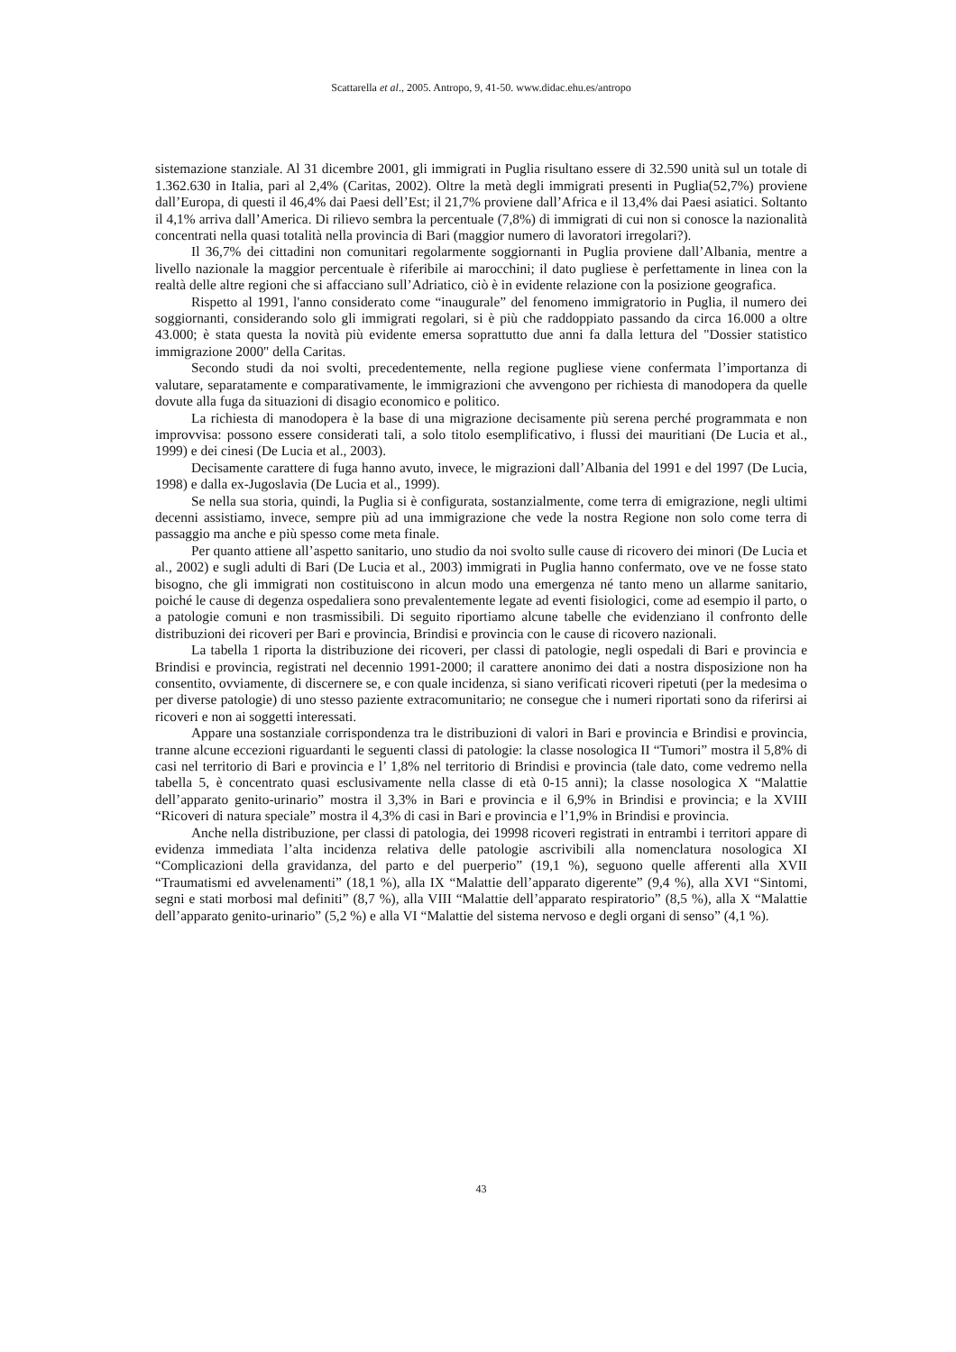Scattarella et al., 2005. Antropo, 9, 41-50. www.didac.ehu.es/antropo
sistemazione stanziale. Al 31 dicembre 2001, gli immigrati in Puglia risultano essere di 32.590 unità sul un totale di 1.362.630 in Italia, pari al 2,4% (Caritas, 2002). Oltre la metà degli immigrati presenti in Puglia(52,7%) proviene dall’Europa, di questi il 46,4% dai Paesi dell’Est; il 21,7% proviene dall’Africa e il 13,4% dai Paesi asiatici. Soltanto il 4,1% arriva dall’America. Di rilievo sembra la percentuale (7,8%) di immigrati di cui non si conosce la nazionalità concentrati nella quasi totalità nella provincia di Bari (maggior numero di lavoratori irregolari?).
Il 36,7% dei cittadini non comunitari regolarmente soggiornanti in Puglia proviene dall’Albania, mentre a livello nazionale la maggior percentuale è riferibile ai marocchini; il dato pugliese è perfettamente in linea con la realtà delle altre regioni che si affacciano sull’Adriatico, ciò è in evidente relazione con la posizione geografica.
Rispetto al 1991, l'anno considerato come “inaugurale” del fenomeno immigratorio in Puglia, il numero dei soggiornanti, considerando solo gli immigrati regolari, si è più che raddoppiato passando da circa 16.000 a oltre 43.000; è stata questa la novità più evidente emersa soprattutto due anni fa dalla lettura del "Dossier statistico immigrazione 2000" della Caritas.
Secondo studi da noi svolti, precedentemente, nella regione pugliese viene confermata l’importanza di valutare, separatamente e comparativamente, le immigrazioni che avvengono per richiesta di manodopera da quelle dovute alla fuga da situazioni di disagio economico e politico.
La richiesta di manodopera è la base di una migrazione decisamente più serena perché programmata e non improvvisa: possono essere considerati tali, a solo titolo esemplificativo, i flussi dei mauritiani (De Lucia et al., 1999) e dei cinesi (De Lucia et al., 2003).
Decisamente carattere di fuga hanno avuto, invece, le migrazioni dall’Albania del 1991 e del 1997 (De Lucia, 1998) e dalla ex-Jugoslavia (De Lucia et al., 1999).
Se nella sua storia, quindi, la Puglia si è configurata, sostanzialmente, come terra di emigrazione, negli ultimi decenni assistiamo, invece, sempre più ad una immigrazione che vede la nostra Regione non solo come terra di passaggio ma anche e più spesso come meta finale.
Per quanto attiene all’aspetto sanitario, uno studio da noi svolto sulle cause di ricovero dei minori (De Lucia et al., 2002) e sugli adulti di Bari (De Lucia et al., 2003) immigrati in Puglia hanno confermato, ove ve ne fosse stato bisogno, che gli immigrati non costituiscono in alcun modo una emergenza né tanto meno un allarme sanitario, poiché le cause di degenza ospedaliera sono prevalentemente legate ad eventi fisiologici, come ad esempio il parto, o a patologie comuni e non trasmissibili. Di seguito riportiamo alcune tabelle che evidenziano il confronto delle distribuzioni dei ricoveri per Bari e provincia, Brindisi e provincia con le cause di ricovero nazionali.
La tabella 1 riporta la distribuzione dei ricoveri, per classi di patologie, negli ospedali di Bari e provincia e Brindisi e provincia, registrati nel decennio 1991-2000; il carattere anonimo dei dati a nostra disposizione non ha consentito, ovviamente, di discernere se, e con quale incidenza, si siano verificati ricoveri ripetuti (per la medesima o per diverse patologie) di uno stesso paziente extracomunitario; ne consegue che i numeri riportati sono da riferirsi ai ricoveri e non ai soggetti interessati.
Appare una sostanziale corrispondenza tra le distribuzioni di valori in Bari e provincia e Brindisi e provincia, tranne alcune eccezioni riguardanti le seguenti classi di patologie: la classe nosologica II “Tumori” mostra il 5,8% di casi nel territorio di Bari e provincia e l’ 1,8% nel territorio di Brindisi e provincia (tale dato, come vedremo nella tabella 5, è concentrato quasi esclusivamente nella classe di età 0-15 anni); la classe nosologica X “Malattie dell’apparato genito-urinario” mostra il 3,3% in Bari e provincia e il 6,9% in Brindisi e provincia; e la XVIII “Ricoveri di natura speciale” mostra il 4,3% di casi in Bari e provincia e l’1,9% in Brindisi e provincia.
Anche nella distribuzione, per classi di patologia, dei 19998 ricoveri registrati in entrambi i territori appare di evidenza immediata l’alta incidenza relativa delle patologie ascrivibili alla nomenclatura nosologica XI “Complicazioni della gravidanza, del parto e del puerperio” (19,1 %), seguono quelle afferenti alla XVII “Traumatismi ed avvelenamenti” (18,1 %), alla IX “Malattie dell’apparato digerente” (9,4 %), alla XVI “Sintomi, segni e stati morbosi mal definiti” (8,7 %), alla VIII “Malattie dell’apparato respiratorio” (8,5 %), alla X “Malattie dell’apparato genito-urinario” (5,2 %) e alla VI “Malattie del sistema nervoso e degli organi di senso” (4,1 %).
43